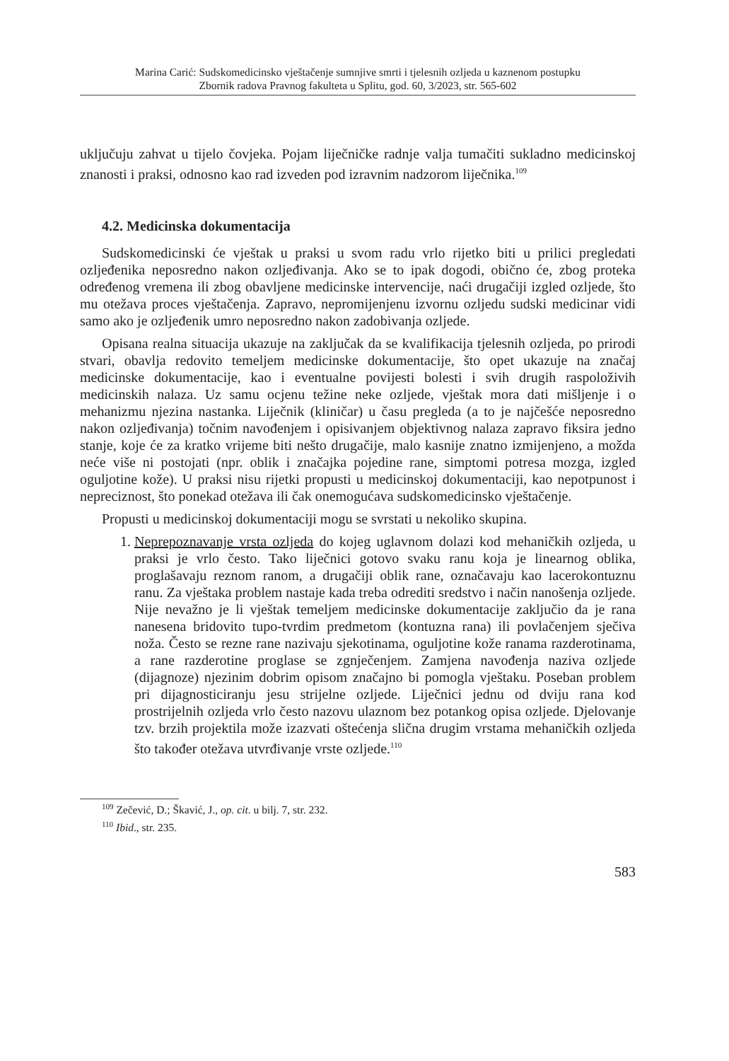Marina Carić: Sudskomedicinsko vještačenje sumnjive smrti i tjelesnih ozljeda u kaznenom postupku
Zbornik radova Pravnog fakulteta u Splitu, god. 60, 3/2023, str. 565-602
uključuju zahvat u tijelo čovjeka. Pojam liječničke radnje valja tumačiti sukladno medicinskoj znanosti i praksi, odnosno kao rad izveden pod izravnim nadzorom liječnika.<sup>109</sup>
4.2. Medicinska dokumentacija
Sudskomedicinski će vještak u praksi u svom radu vrlo rijetko biti u prilici pregledati ozljeđenika neposredno nakon ozljeđivanja. Ako se to ipak dogodi, obično će, zbog proteka određenog vremena ili zbog obavljene medicinske intervencije, naći drugačiji izgled ozljede, što mu otežava proces vještačenja. Zapravo, nepromijenjenu izvornu ozljedu sudski medicinar vidi samo ako je ozljeđenik umro neposredno nakon zadobivanja ozljede.
Opisana realna situacija ukazuje na zaključak da se kvalifikacija tjelesnih ozljeda, po prirodi stvari, obavlja redovito temeljem medicinske dokumentacije, što opet ukazuje na značaj medicinske dokumentacije, kao i eventualne povijesti bolesti i svih drugih raspoloživih medicinskih nalaza. Uz samu ocjenu težine neke ozljede, vještak mora dati mišljenje i o mehanizmu njezina nastanka. Liječnik (kliničar) u času pregleda (a to je najčešće neposredno nakon ozljeđivanja) točnim navođenjem i opisivanjem objektivnog nalaza zapravo fiksira jedno stanje, koje će za kratko vrijeme biti nešto drugačije, malo kasnije znatno izmijenjeno, a možda neće više ni postojati (npr. oblik i značajka pojedine rane, simptomi potresa mozga, izgled oguljotine kože). U praksi nisu rijetki propusti u medicinskoj dokumentaciji, kao nepotpunost i nepreciznost, što ponekad otežava ili čak onemogućava sudskomedicinsko vještačenje.
Propusti u medicinskoj dokumentaciji mogu se svrstati u nekoliko skupina.
1. Neprepoznavanje vrsta ozljeda do kojeg uglavnom dolazi kod mehaničkih ozljeda, u praksi je vrlo često. Tako liječnici gotovo svaku ranu koja je linearnog oblika, proglašavaju reznom ranom, a drugačiji oblik rane, označavaju kao lacerokontuznu ranu. Za vještaka problem nastaje kada treba odrediti sredstvo i način nanošenja ozljede. Nije nevažno je li vještak temeljem medicinske dokumentacije zaključio da je rana nanesena bridovito tupo-tvrdim predmetom (kontuzna rana) ili povlačenjem sječiva noža. Često se rezne rane nazivaju sjekotinama, oguljotine kože ranama razderotinama, a rane razderotine proglase se zgnječenjem. Zamjena navođenja naziva ozljede (dijagnoze) njezinim dobrim opisom značajno bi pomogla vještaku. Poseban problem pri dijagnosticiranju jesu strijelne ozljede. Liječnici jednu od dviju rana kod prostrijelnih ozljeda vrlo često nazovu ulaznom bez potankog opisa ozljede. Djelovanje tzv. brzih projektila može izazvati oštećenja slična drugim vrstama mehaničkih ozljeda što također otežava utvrđivanje vrste ozljede.<sup>110</sup>
<sup>109</sup> Zečević, D.; Škavić, J., op. cit. u bilj. 7, str. 232.
<sup>110</sup> Ibid., str. 235.
583